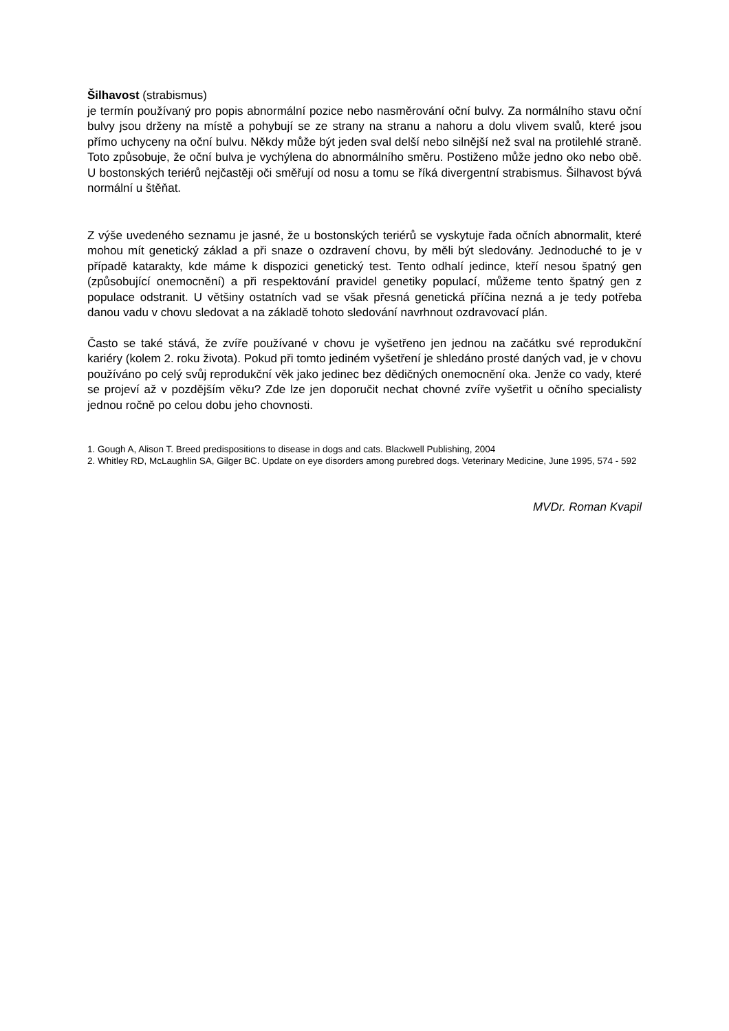Šilhavost (strabismus)
je termín používaný pro popis abnormální pozice nebo nasměrování oční bulvy. Za normálního stavu oční bulvy jsou drženy na místě a pohybují se ze strany na stranu a nahoru a dolu vlivem svalů, které jsou přímo uchyceny na oční bulvu. Někdy může být jeden sval delší nebo silnější než sval na protilehlé straně. Toto způsobuje, že oční bulva je vychýlena do abnormálního směru. Postiženo může jedno oko nebo obě. U bostonských teriérů nejčastěji oči směřují od nosu a tomu se říká divergentní strabismus. Šilhavost bývá normální u štěňat.
Z výše uvedeného seznamu je jasné, že u bostonských teriérů se vyskytuje řada očních abnormalit, které mohou mít genetický základ a při snaze o ozdravení chovu, by měli být sledovány. Jednoduché to je v případě katarakty, kde máme k dispozici genetický test. Tento odhalí jedince, kteří nesou špatný gen (způsobující onemocnění) a při respektování pravidel genetiky populací, můžeme tento špatný gen z populace odstranit. U většiny ostatních vad se však přesná genetická příčina nezná a je tedy potřeba danou vadu v chovu sledovat a na základě tohoto sledování navrhnout ozdravovací plán.
Často se také stává, že zvíře používané v chovu je vyšetřeno jen jednou na začátku své reprodukční kariéry (kolem 2. roku života). Pokud při tomto jediném vyšetření je shledáno prosté daných vad, je v chovu používáno po celý svůj reprodukční věk jako jedinec bez dědičných onemocnění oka. Jenže co vady, které se projeví až v pozdějším věku? Zde lze jen doporučit nechat chovné zvíře vyšetřit u očního specialisty jednou ročně po celou dobu jeho chovnosti.
1. Gough A, Alison T. Breed predispositions to disease in dogs and cats. Blackwell Publishing, 2004
2. Whitley RD, McLaughlin SA, Gilger BC. Update on eye disorders among purebred dogs. Veterinary Medicine, June 1995, 574 - 592
MVDr. Roman Kvapil